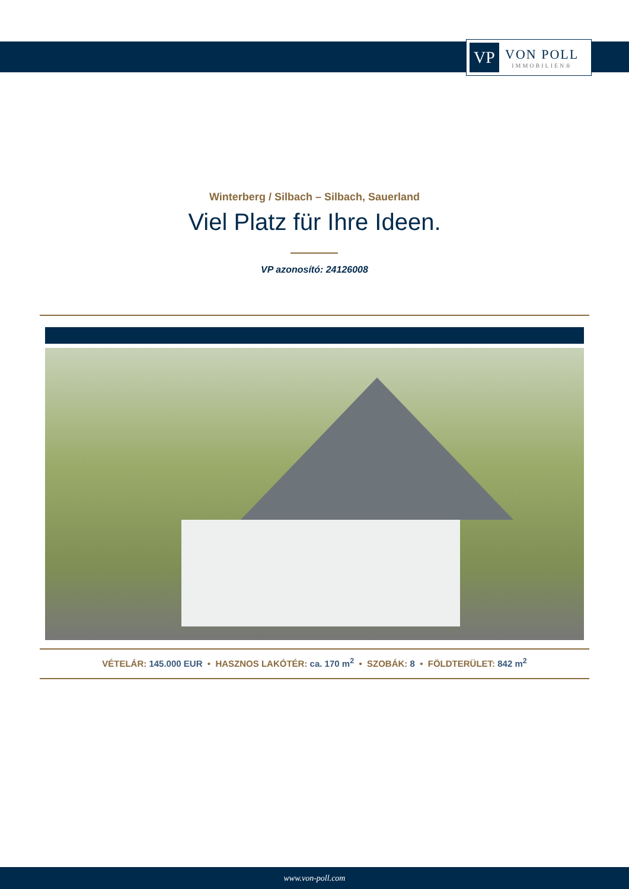VP
VON POLL
IMMOBILIEN®
Winterberg / Silbach – Silbach, Sauerland
Viel Platz für Ihre Ideen.
VP azonosító: 24126008
VÉTELÁR: 145.000 EUR • HASZNOS LAKÓTÉR: ca. 170 m<sup>2</sup> • SZOBÁK: 8 • FÖLDTERÜLET: 842 m<sup>2</sup>
www.von-poll.com